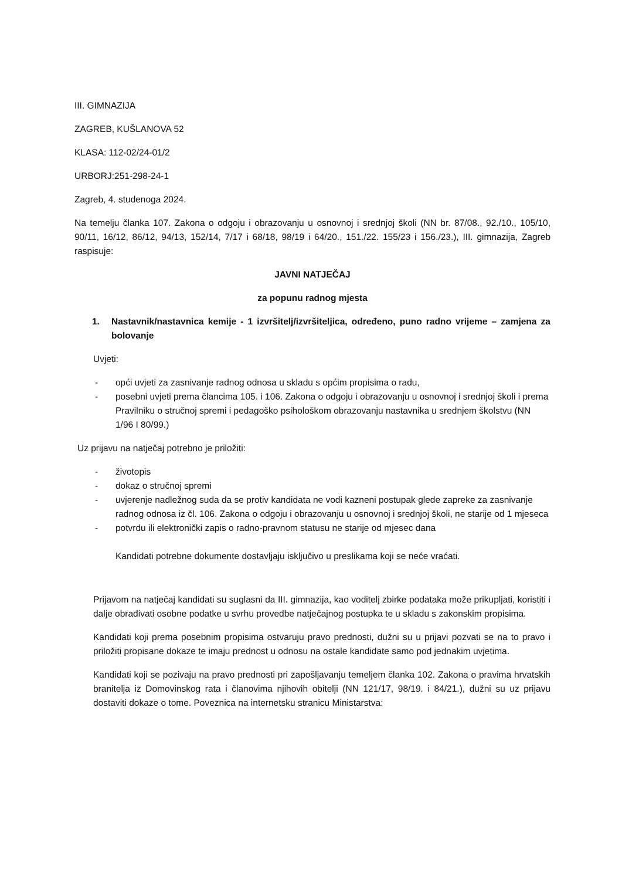III. GIMNAZIJA
ZAGREB, KUŠLANOVA 52
KLASA: 112-02/24-01/2
URBORJ:251-298-24-1
Zagreb, 4. studenoga 2024.
Na temelju članka 107. Zakona o odgoju i obrazovanju u osnovnoj i srednjoj školi (NN br. 87/08., 92./10., 105/10, 90/11, 16/12, 86/12, 94/13, 152/14, 7/17 i 68/18, 98/19 i 64/20., 151./22. 155/23 i 156./23.), III. gimnazija, Zagreb raspisuje:
JAVNI NATJEČAJ
za popunu radnog mjesta
1. Nastavnik/nastavnica kemije - 1 izvršitelj/izvršiteljica, određeno, puno radno vrijeme – zamjena za bolovanje
Uvjeti:
- opći uvjeti za zasnivanje radnog odnosa u skladu s općim propisima o radu,
- posebni uvjeti prema člancima 105. i 106. Zakona o odgoju i obrazovanju u osnovnoj i srednjoj školi i prema Pravilniku o stručnoj spremi i pedagoško psihološkom obrazovanju nastavnika u srednjem školstvu (NN 1/96 I 80/99.)
Uz prijavu na natječaj potrebno je priložiti:
- životopis
- dokaz o stručnoj spremi
- uvjerenje nadležnog suda da se protiv kandidata ne vodi kazneni postupak glede zapreke za zasnivanje radnog odnosa iz čl. 106. Zakona o odgoju i obrazovanju u osnovnoj i srednjoj školi, ne starije od 1 mjeseca
- potvrdu ili elektronički zapis o radno-pravnom statusu ne starije od mjesec dana
Kandidati potrebne dokumente dostavljaju isključivo u preslikama koji se neće vraćati.
Prijavom na natječaj kandidati su suglasni da III. gimnazija, kao voditelj zbirke podataka može prikupljati, koristiti i dalje obrađivati osobne podatke u svrhu provedbe natječajnog postupka te u skladu s zakonskim propisima.
Kandidati koji prema posebnim propisima ostvaruju pravo prednosti, dužni su u prijavi pozvati se na to pravo i priložiti propisane dokaze te imaju prednost u odnosu na ostale kandidate samo pod jednakim uvjetima.
Kandidati koji se pozivaju na pravo prednosti pri zapošljavanju temeljem članka 102. Zakona o pravima hrvatskih branitelja iz Domovinskog rata i članovima njihovih obitelji (NN 121/17, 98/19. i 84/21.), dužni su uz prijavu dostaviti dokaze o tome. Poveznica na internetsku stranicu Ministarstva: